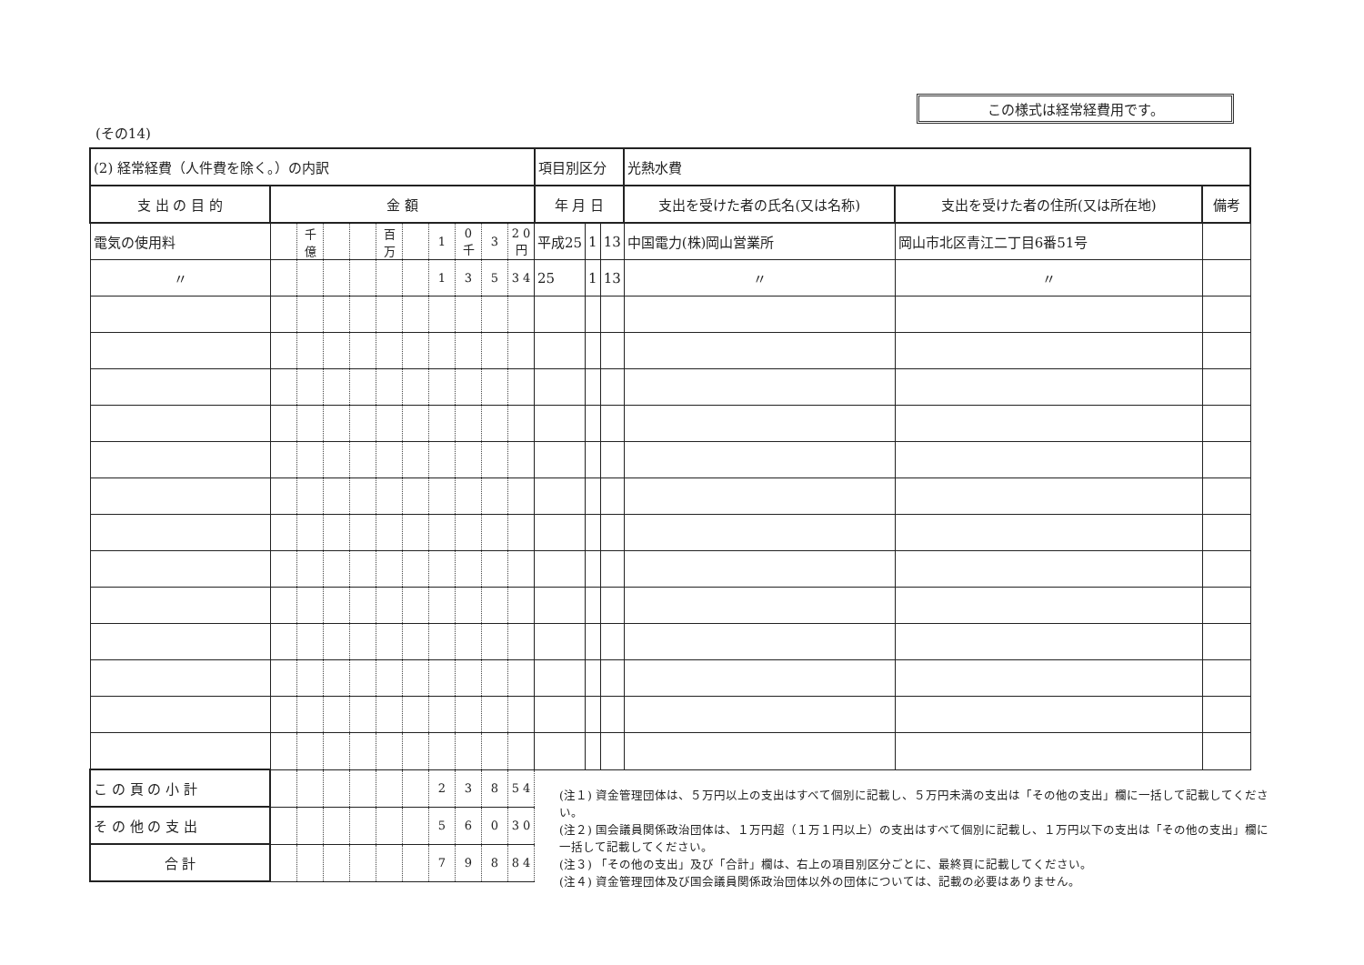この様式は経常経費用です。
(その14)
| (2) 経常経費（人件費を除く。）の内訳 | | | | | | | | | | | 項目別区分 | | | 光熱水費 | | |
| 支 出 の 目 的 | 金 額 | | | | | | | | | | 年 月 日 | | | 支出を受けた者の氏名(又は名称) | 支出を受けた者の住所(又は所在地) | 備考 |
| 電気の使用料 | | 千億 | | | 百万 | | 1 | 0 千 | 3 | 2 0 円 | 平成25 | 1 | 13 | 中国電力(株)岡山営業所 | 岡山市北区青江二丁目6番51号 | |
| 〃 | | | | | | | 1 | 3 | 5 | 3 4 | 25 | 1 | 13 | 〃 | 〃 | |
| こ の 頁 の 小 計 | | | | | | | 2 | 3 | 8 | 5 4 | | | | | | |
| そ の 他 の 支 出 | | | | | | | 5 | 6 | 0 | 3 0 | | | | | | |
| 合 計 | | | | | | | 7 | 9 | 8 | 8 4 | | | | | | |
(注１) 資金管理団体は、５万円以上の支出はすべて個別に記載し、５万円未満の支出は「その他の支出」欄に一括して記載してください。
(注２) 国会議員関係政治団体は、１万円超（１万１円以上）の支出はすべて個別に記載し、１万円以下の支出は「その他の支出」欄に一括して記載してください。
(注３) 「その他の支出」及び「合計」欄は、右上の項目別区分ごとに、最終頁に記載してください。
(注４) 資金管理団体及び国会議員関係政治団体以外の団体については、記載の必要はありません。